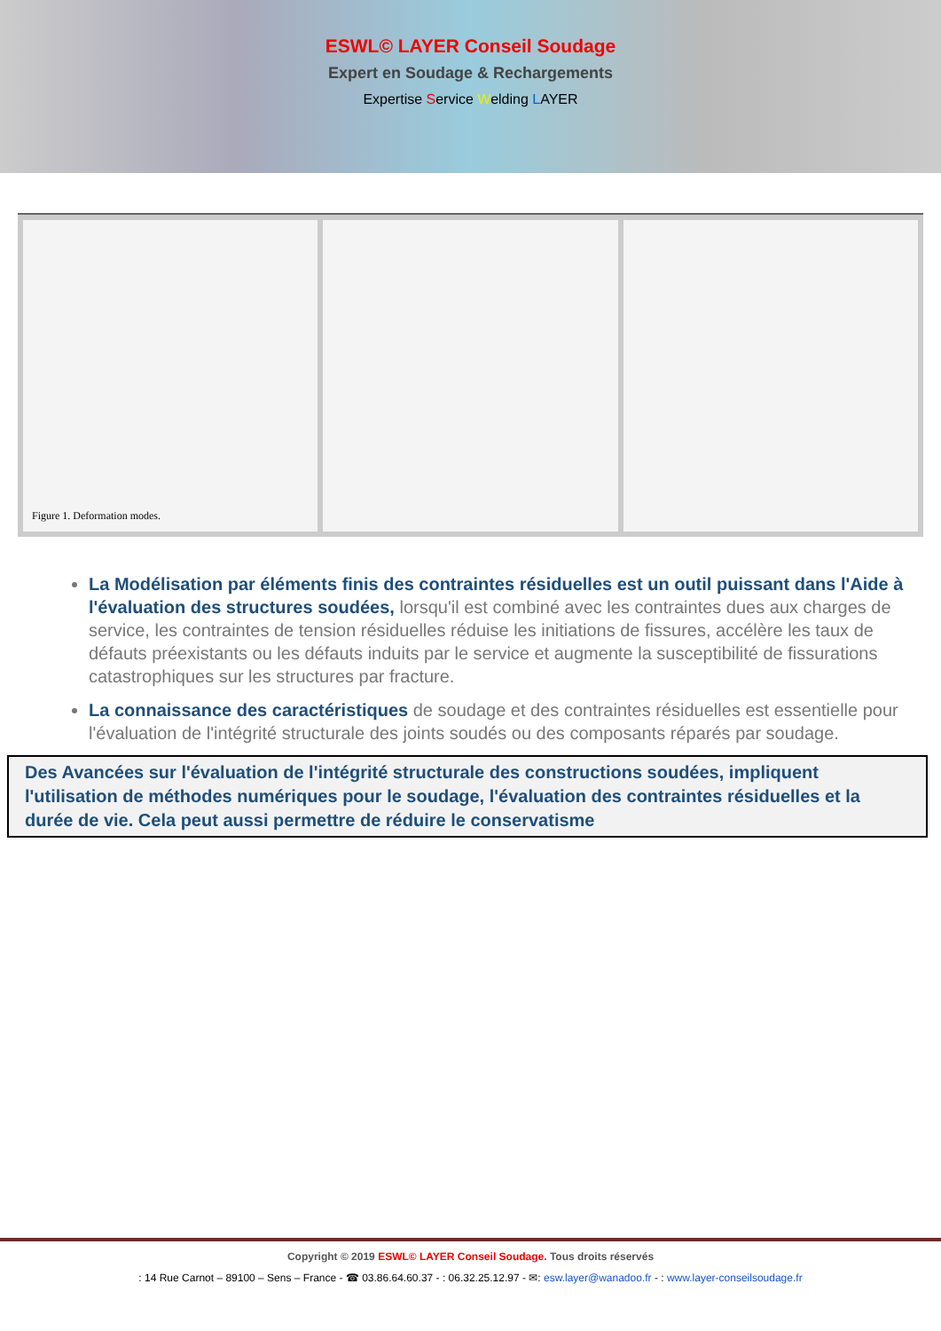ESWL© LAYER Conseil Soudage
Expert en Soudage & Rechargements
Expertise Service Welding LAYER
Figure 1. Deformation modes.
La Modélisation par éléments finis des contraintes résiduelles est un outil puissant dans l'Aide à l'évaluation des structures soudées, lorsqu'il est combiné avec les contraintes dues aux charges de service, les contraintes de tension résiduelles réduise les initiations de fissures, accélère les taux de défauts préexistants ou les défauts induits par le service et augmente la susceptibilité de fissurations catastrophiques sur les structures par fracture.
La connaissance des caractéristiques de soudage et des contraintes résiduelles est essentielle pour l'évaluation de l'intégrité structurale des joints soudés ou des composants réparés par soudage.
Des Avancées sur l'évaluation de l'intégrité structurale des constructions soudées, impliquent l'utilisation de méthodes numériques pour le soudage, l'évaluation des contraintes résiduelles et la durée de vie. Cela peut aussi permettre de réduire le conservatisme
Copyright © 2019 ESWL© LAYER Conseil Soudage. Tous droits réservés
: 14 Rue Carnot – 89100 – Sens – France - ☎ 03.86.64.60.37 - : 06.32.25.12.97 - ✉: esw.layer@wanadoo.fr - : www.layer-conseilsoudage.fr